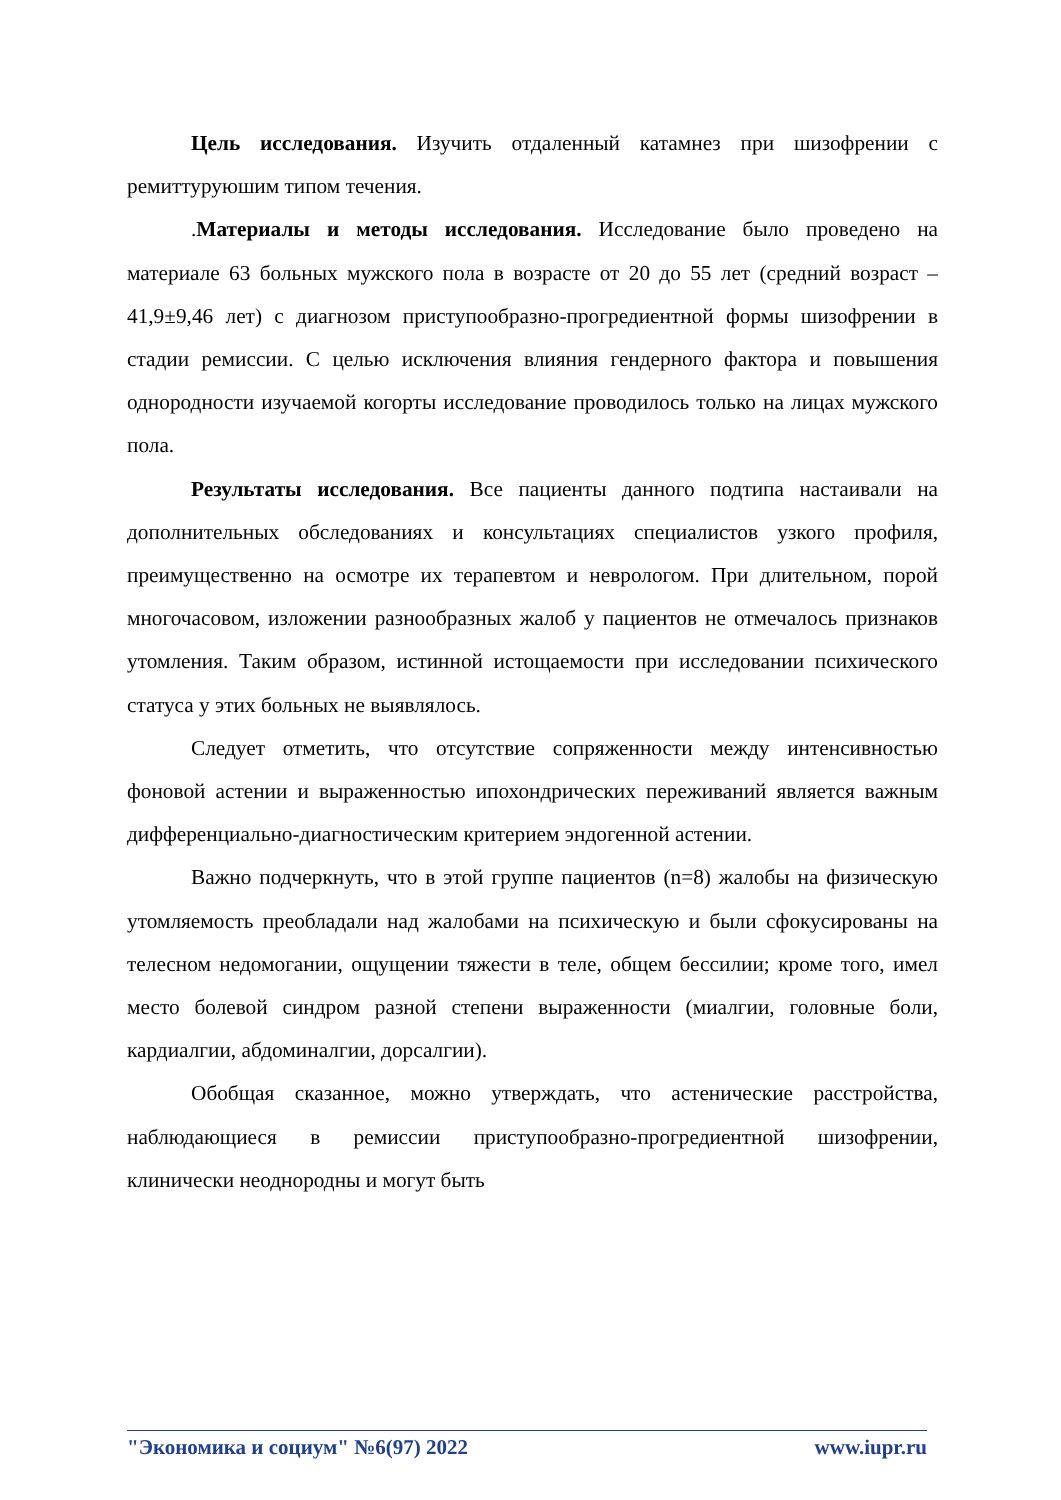Цель исследования. Изучить отдаленный катамнез при шизофрении с ремиттуруюшим типом течения.
.Материалы и методы исследования. Исследование было проведено на материале 63 больных мужского пола в возрасте от 20 до 55 лет (средний возраст – 41,9±9,46 лет) с диагнозом приступообразно-прогредиентной формы шизофрении в стадии ремиссии. С целью исключения влияния гендерного фактора и повышения однородности изучаемой когорты исследование проводилось только на лицах мужского пола.
Результаты исследования. Все пациенты данного подтипа настаивали на дополнительных обследованиях и консультациях специалистов узкого профиля, преимущественно на осмотре их терапевтом и неврологом. При длительном, порой многочасовом, изложении разнообразных жалоб у пациентов не отмечалось признаков утомления. Таким образом, истинной истощаемости при исследовании психического статуса у этих больных не выявлялось.
Следует отметить, что отсутствие сопряженности между интенсивностью фоновой астении и выраженностью ипохондрических переживаний является важным дифференциально-диагностическим критерием эндогенной астении.
Важно подчеркнуть, что в этой группе пациентов (n=8) жалобы на физическую утомляемость преобладали над жалобами на психическую и были сфокусированы на телесном недомогании, ощущении тяжести в теле, общем бессилии; кроме того, имел место болевой синдром разной степени выраженности (миалгии, головные боли, кардиалгии, абдоминалгии, дорсалгии).
Обобщая сказанное, можно утверждать, что астенические расстройства, наблюдающиеся в ремиссии приступообразно-прогредиентной шизофрении, клинически неоднородны и могут быть
"Экономика и социум" №6(97) 2022 www.iupr.ru